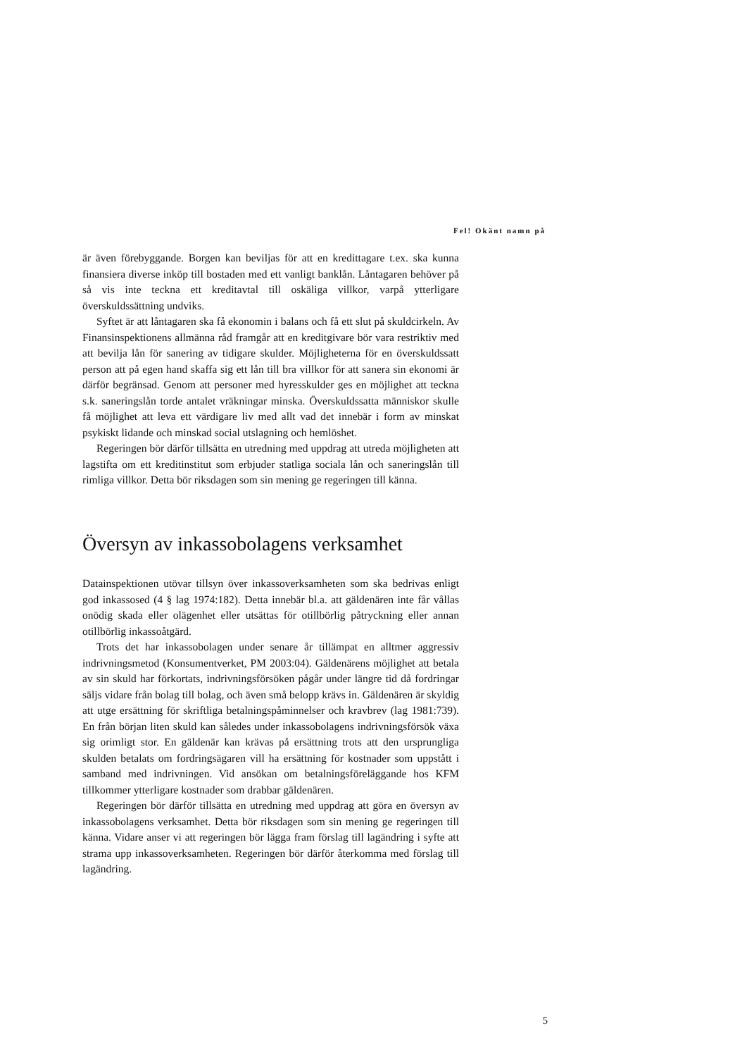Fel! Okänt namn på
är även förebyggande. Borgen kan beviljas för att en kredittagare t.ex. ska kunna finansiera diverse inköp till bostaden med ett vanligt banklån. Låntagaren behöver på så vis inte teckna ett kreditavtal till oskäliga villkor, varpå ytterligare överskuldssättning undviks.
Syftet är att låntagaren ska få ekonomin i balans och få ett slut på skuldcirkeln. Av Finansinspektionens allmänna råd framgår att en kreditgivare bör vara restriktiv med att bevilja lån för sanering av tidigare skulder. Möjligheterna för en överskuldssatt person att på egen hand skaffa sig ett lån till bra villkor för att sanera sin ekonomi är därför begränsad. Genom att personer med hyresskulder ges en möjlighet att teckna s.k. saneringslån torde antalet vräkningar minska. Överskuldssatta människor skulle få möjlighet att leva ett värdigare liv med allt vad det innebär i form av minskat psykiskt lidande och minskad social utslagning och hemlöshet.
Regeringen bör därför tillsätta en utredning med uppdrag att utreda möjligheten att lagstifta om ett kreditinstitut som erbjuder statliga sociala lån och saneringslån till rimliga villkor. Detta bör riksdagen som sin mening ge regeringen till känna.
Översyn av inkassobolagens verksamhet
Datainspektionen utövar tillsyn över inkassoverksamheten som ska bedrivas enligt god inkassosed (4 § lag 1974:182). Detta innebär bl.a. att gäldenären inte får vållas onödig skada eller olägenhet eller utsättas för otillbörlig påtryckning eller annan otillbörlig inkassoåtgärd.
Trots det har inkassobolagen under senare år tillämpat en alltmer aggressiv indrivningsmetod (Konsumentverket, PM 2003:04). Gäldenärens möjlighet att betala av sin skuld har förkortats, indrivningsförsöken pågår under längre tid då fordringar säljs vidare från bolag till bolag, och även små belopp krävs in. Gäldenären är skyldig att utge ersättning för skriftliga betalningspåminnelser och kravbrev (lag 1981:739). En från början liten skuld kan således under inkassobolagens indrivningsförsök växa sig orimligt stor. En gäldenär kan krävas på ersättning trots att den ursprungliga skulden betalats om fordringsägaren vill ha ersättning för kostnader som uppstått i samband med indrivningen. Vid ansökan om betalningsföreläggande hos KFM tillkommer ytterligare kostnader som drabbar gäldenären.
Regeringen bör därför tillsätta en utredning med uppdrag att göra en översyn av inkassobolagens verksamhet. Detta bör riksdagen som sin mening ge regeringen till känna. Vidare anser vi att regeringen bör lägga fram förslag till lagändring i syfte att strama upp inkassoverksamheten. Regeringen bör därför återkomma med förslag till lagändring.
5